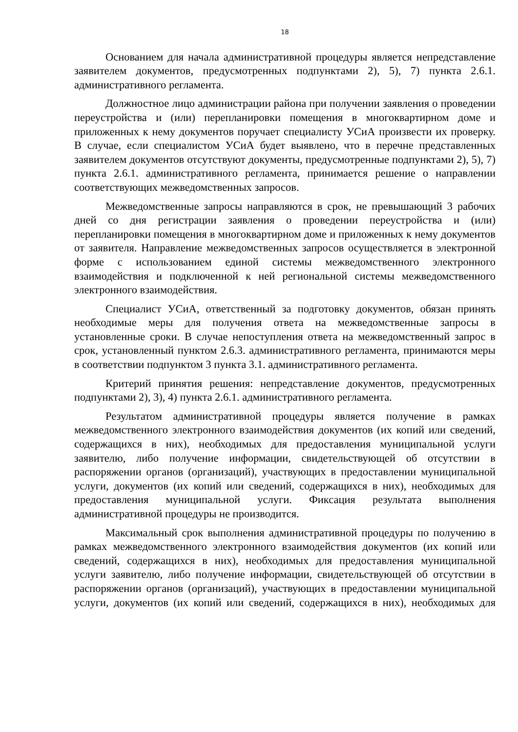18
Основанием для начала административной процедуры является непредставление заявителем документов, предусмотренных подпунктами 2), 5), 7) пункта 2.6.1. административного регламента.
Должностное лицо администрации района при получении заявления о проведении переустройства и (или) перепланировки помещения в многоквартирном доме и приложенных к нему документов поручает специалисту УСиА произвести их проверку. В случае, если специалистом УСиА будет выявлено, что в перечне представленных заявителем документов отсутствуют документы, предусмотренные подпунктами 2), 5), 7) пункта 2.6.1. административного регламента, принимается решение о направлении соответствующих межведомственных запросов.
Межведомственные запросы направляются в срок, не превышающий 3 рабочих дней со дня регистрации заявления о проведении переустройства и (или) перепланировки помещения в многоквартирном доме и приложенных к нему документов от заявителя. Направление межведомственных запросов осуществляется в электронной форме с использованием единой системы межведомственного электронного взаимодействия и подключенной к ней региональной системы межведомственного электронного взаимодействия.
Специалист УСиА, ответственный за подготовку документов, обязан принять необходимые меры для получения ответа на межведомственные запросы в установленные сроки. В случае непоступления ответа на межведомственный запрос в срок, установленный пунктом 2.6.3. административного регламента, принимаются меры в соответствии подпунктом 3 пункта 3.1. административного регламента.
Критерий принятия решения: непредставление документов, предусмотренных подпунктами 2), 3), 4) пункта 2.6.1. административного регламента.
Результатом административной процедуры является получение в рамках межведомственного электронного взаимодействия документов (их копий или сведений, содержащихся в них), необходимых для предоставления муниципальной услуги заявителю, либо получение информации, свидетельствующей об отсутствии в распоряжении органов (организаций), участвующих в предоставлении муниципальной услуги, документов (их копий или сведений, содержащихся в них), необходимых для предоставления муниципальной услуги. Фиксация результата выполнения административной процедуры не производится.
Максимальный срок выполнения административной процедуры по получению в рамках межведомственного электронного взаимодействия документов (их копий или сведений, содержащихся в них), необходимых для предоставления муниципальной услуги заявителю, либо получение информации, свидетельствующей об отсутствии в распоряжении органов (организаций), участвующих в предоставлении муниципальной услуги, документов (их копий или сведений, содержащихся в них), необходимых для